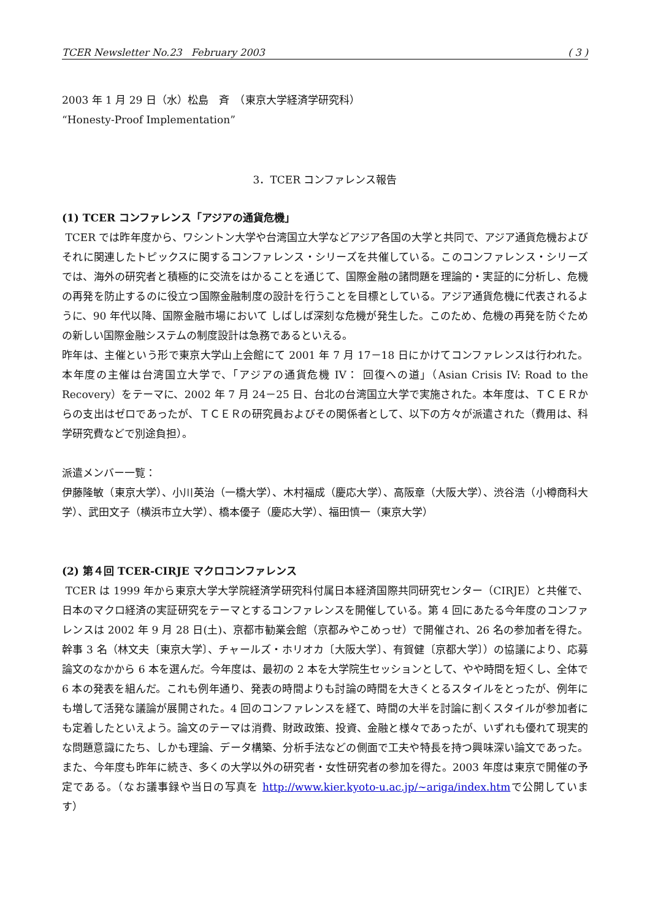TCER Newsletter No.23 February 2003 ( 3 )
2003 年 1 月 29 日（水）松島　斉　（東京大学経済学研究科）
“Honesty-Proof Implementation”
3．TCER コンファレンス報告
(1) TCER コンファレンス「アジアの通貨危機」
TCER では昨年度から、ワシントン大学や台湾国立大学などアジア各国の大学と共同で、アジア通貨危機およびそれに関連したトピックスに関するコンファレンス・シリーズを共催している。このコンファレンス・シリーズでは、海外の研究者と積極的に交流をはかることを通じて、国際金融の諸問題を理論的・実証的に分析し、危機の再発を防止するのに役立つ国際金融制度の設計を行うことを目標としている。アジア通貨危機に代表されるように、90 年代以降、国際金融市場において しばしば深刻な危機が発生した。このため、危機の再発を防ぐための新しい国際金融システムの制度設計は急務であるといえる。
昨年は、主催という形で東京大学山上会館にて 2001 年 7 月 17－18 日にかけてコンファレンスは行われた。本年度の主催は台湾国立大学で、「アジアの通貨危機 IV： 回復への道」（Asian Crisis IV: Road to the Recovery）をテーマに、2002 年 7 月 24－25 日、台北の台湾国立大学で実施された。本年度は、ＴＣＥＲからの支出はゼロであったが、ＴＣＥＲの研究員およびその関係者として、以下の方々が派遣された（費用は、科学研究費などで別途負担）。
派遣メンバー一覧：
伊藤隆敏（東京大学）、小川英治（一橋大学）、木村福成（慶応大学）、高阪章（大阪大学）、渋谷浩（小樽商科大学）、武田文子（横浜市立大学）、橋本優子（慶応大学）、福田慎一（東京大学）
(2) 第４回 TCER-CIRJE マクロコンファレンス
TCER は 1999 年から東京大学大学院経済学研究科付属日本経済国際共同研究センター（CIRJE）と共催で、日本のマクロ経済の実証研究をテーマとするコンファレンスを開催している。第 4 回にあたる今年度のコンファレンスは 2002 年 9 月 28 日(土)、京都市勧業会館（京都みやこめっせ）で開催され、26 名の参加者を得た。幹事 3 名（林文夫〔東京大学〕、チャールズ・ホリオカ〔大阪大学〕、有賀健〔京都大学〕）の協議により、応募論文のなかから 6 本を選んだ。今年度は、最初の 2 本を大学院生セッションとして、やや時間を短くし、全体で 6 本の発表を組んだ。これも例年通り、発表の時間よりも討論の時間を大きくとるスタイルをとったが、例年にも増して活発な議論が展開された。4 回のコンファレンスを経て、時間の大半を討論に割くスタイルが参加者にも定着したといえよう。論文のテーマは消費、財政政策、投資、金融と様々であったが、いずれも優れて現実的な問題意識にたち、しかも理論、データ構築、分析手法などの側面で工夫や特長を持つ興味深い論文であった。また、今年度も昨年に続き、多くの大学以外の研究者・女性研究者の参加を得た。2003 年度は東京で開催の予定である。（なお議事録や当日の写真を http://www.kier.kyoto-u.ac.jp/~ariga/index.htmで公開しています）